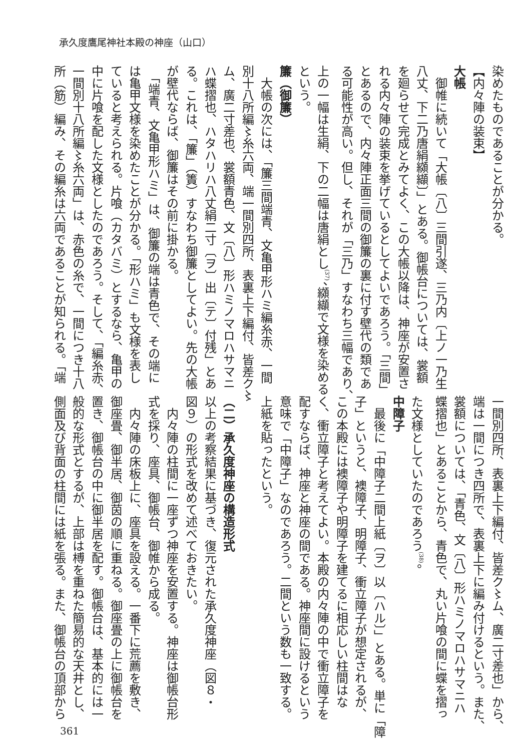承久度鷹尾神社本殿の神座（山口）
染めたものであることが分かる。
【内々陣の装束】
大帳
　御帷に続いて「大帳〔八〕三間引遂、三乃内〔上ノ一乃生
八丈、下二乃唐絹纐纈〕」とある。御帳台については、裳額
を廻らせて完成とみてよく、この大帳以降は、神座が安置さ
れる内々陣の装束を挙げているとしてよいであろう。「三間」
とあるので、内々陣正面三間の御簾の裏に付す壁代の類であ
る可能性が高い。但し、それが「三乃」すなわち三幅であり、
上の一幅は生絹、下の二幅は唐絹とし<sup>(37)</sup>、纐纈で文様を染める
という。
簾（御簾）
　大帳の次には、「簾三間端青、文亀甲形ハミ編糸赤、一間
別十八所編〻糸六両、端一間別四所、表裏上下編付、皆差ク〻
ム、廣二寸差也、裳額青色、文〔八〕形ハミノマロハサマニ
ハ蝶摺也、ハタハリハ八丈絹二寸〔ヲ〕出〔テ〕付残」とあ
る。これは、「簾」（簀）すなわち御簾としてよい。先の大帳
が壁代ならば、御簾はその前に掛かる。
　「端青、文亀甲形ハミ」は、御簾の端は青色で、その端に
は亀甲文様を染めたことが分かる。「形ハミ」も文様を表し
ていると考えられる。片喰（カタバミ）とするなら、亀甲の
中に片喰を配した文様としたのであろう。そして、「編糸赤、
一間別十八所編〻糸六両」は、赤色の糸で、一間につき十八
所（筋）編み、その編糸は六両であることが知られる。「端
一間別四所、表裏上下編付、皆差ク〻ム、廣二寸差也」から、
端は一間につき四所で、表裏上下に編み付けるという。また、
裳額については、「青色、文〔八〕形ハミノマロハサマニハ
蝶摺也」とあることから、青色で、丸い片喰の間に蝶を摺っ
た文様としていたのであろう<sup>(38)</sup>。
中障子
　最後に「中障子二間上紙〔ヲ〕以〔ハル〕」とある。単に「障
子」というと、襖障子、明障子、衝立障子が想定されるが、
この本殿には襖障子や明障子を建てるに相応しい柱間はな
く、衝立障子と考えてよい。本殿の内々陣の中で衝立障子を
配すならば、神座と神座の間である。神座間に設けるという
意味で「中障子」なのであろう。二間という数も一致する。
上紙を貼ったという。
（二）承久度神座の構造形式
以上の考察結果に基づき、復元された承久度神座（図８・
図９）の形式を改めて述べておきたい。
　内々陣の柱間に一座ずつ神座を安置する。神座は御帳台形
式を採り、座具、御帳台、御帷から成る。
　内々陣の床板上に、座具を設える。一番下に荒薦を敷き、
御座畳、御半居、御茵の順に重ねる。御座畳の上に御帳台を
置き、御帳台の中に御半居を配す。御帳台は、基本的には一
般的な形式とするが、上部は榑を重ねた簡易的な天井とし、
側面及び背面の柱間には紙を張る。また、御帳台の頂部から
361